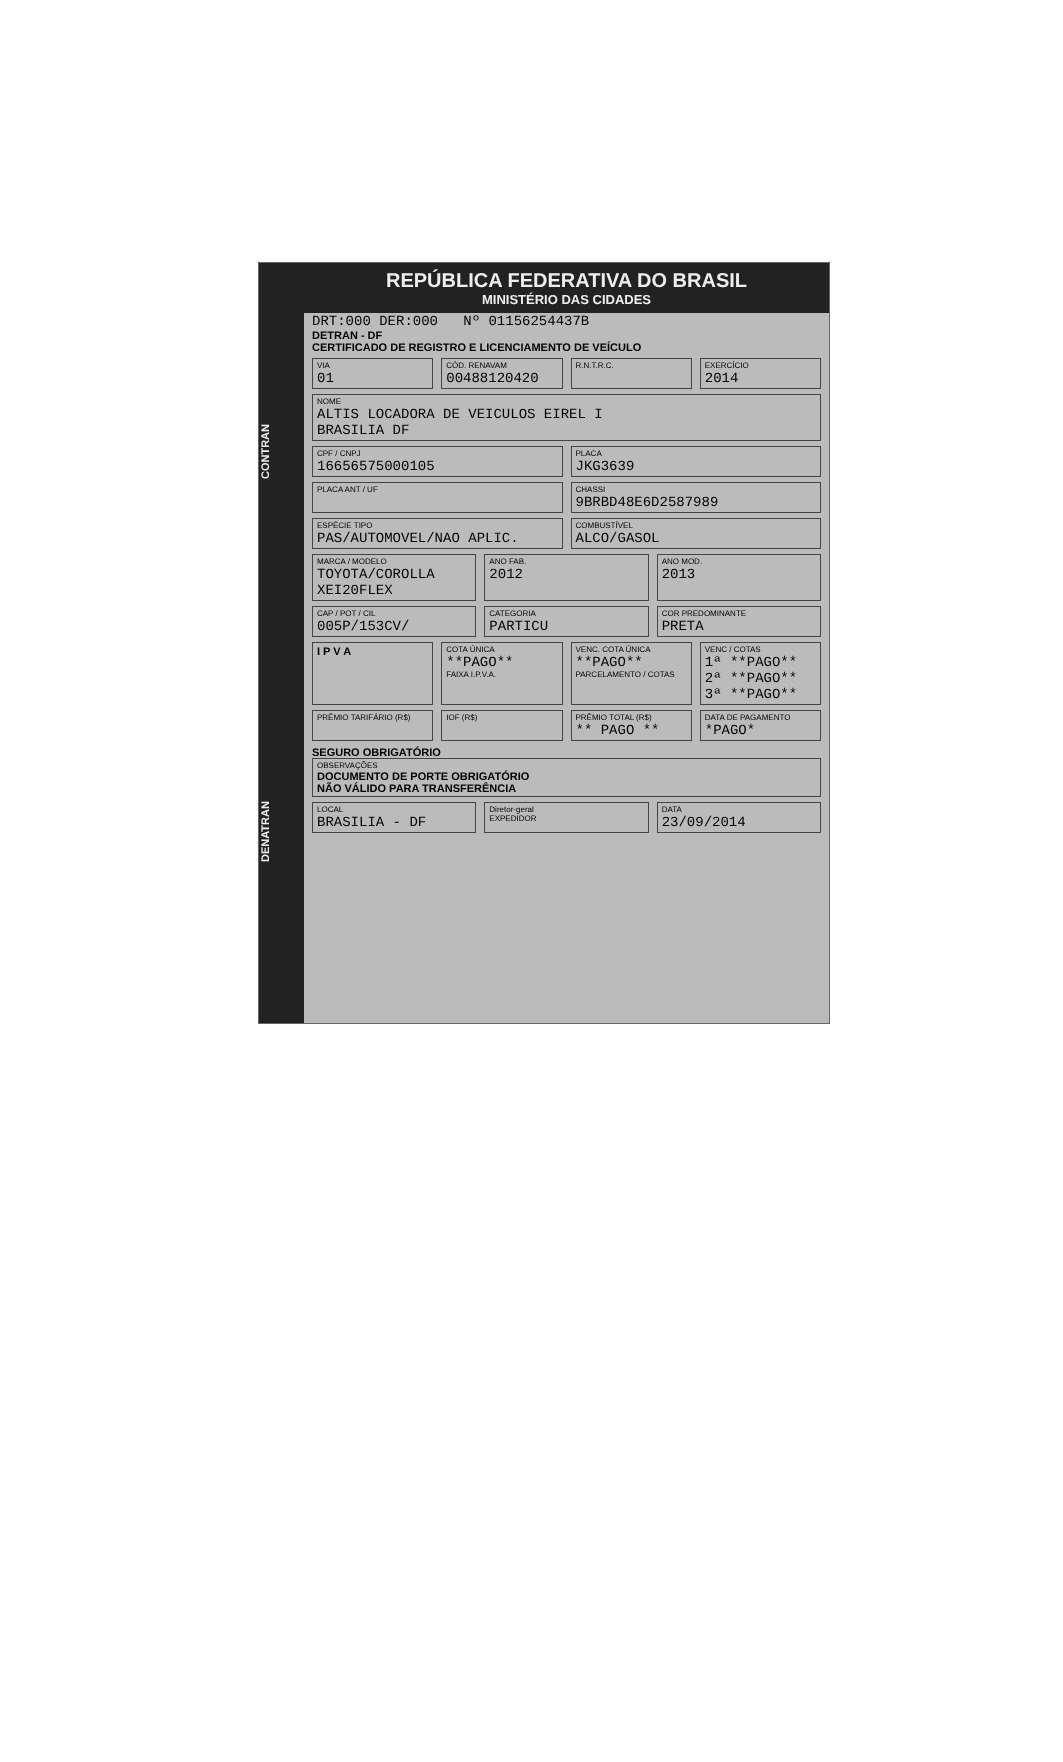DENATRAN CONTRAN
REPÚBLICA FEDERATIVA DO BRASIL
MINISTÉRIO DAS CIDADES
DRT:000 DER:000 Nº 01156254437B
DETRAN - DF
CERTIFICADO DE REGISTRO E LICENCIAMENTO DE VEÍCULO
VIA
01
CÓD. RENAVAM
00488120420
R.N.T.R.C. EXERCÍCIO
2014
NOME
ALTIS LOCADORA DE VEICULOS EIREL I
BRASILIA DF
CPF / CNPJ
16656575000105
PLACA
JKG3639
PLACA ANT / UF CHASSI
9BRBD48E6D2587989
ESPÉCIE TIPO
PAS/AUTOMOVEL/NAO APLIC.
COMBUSTÍVEL
ALCO/GASOL
MARCA / MODELO
TOYOTA/COROLLA XEI20FLEX
ANO FAB.
2012
ANO MOD.
2013
CAP / POT / CIL
005P/153CV/
CATEGORIA
PARTICU
COR PREDOMINANTE
PRETA
I P V A
COTA ÚNICA
**PAGO**
FAIXA I.P.V.A.
VENC. COTA ÚNICA
**PAGO**
PARCELAMENTO / COTAS
VENC / COTAS
1ª **PAGO**
2ª **PAGO**
3ª **PAGO**
PRÊMIO TARIFÁRIO (R$) IOF (R$) PRÊMIO TOTAL (R$)
** PAGO **
DATA DE PAGAMENTO
*PAGO*
SEGURO OBRIGATÓRIO
OBSERVAÇÕES
DOCUMENTO DE PORTE OBRIGATÓRIO
NÃO VÁLIDO PARA TRANSFERÊNCIA
LOCAL
BRASILIA - DF
Diretor-geral
EXPEDIDOR
DATA
23/09/2014